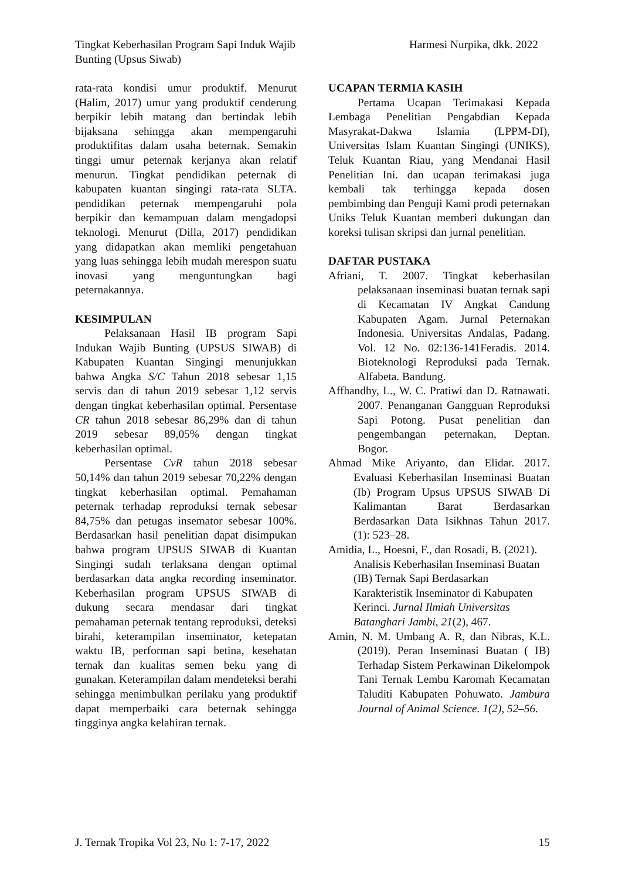Tingkat Keberhasilan Program Sapi Induk Wajib Bunting (Upsus Siwab)
Harmesi Nurpika, dkk. 2022
rata-rata kondisi umur produktif. Menurut (Halim, 2017) umur yang produktif cenderung berpikir lebih matang dan bertindak lebih bijaksana sehingga akan mempengaruhi produktifitas dalam usaha beternak. Semakin tinggi umur peternak kerjanya akan relatif menurun. Tingkat pendidikan peternak di kabupaten kuantan singingi rata-rata SLTA. pendidikan peternak mempengaruhi pola berpikir dan kemampuan dalam mengadopsi teknologi. Menurut (Dilla, 2017) pendidikan yang didapatkan akan memliki pengetahuan yang luas sehingga lebih mudah merespon suatu inovasi yang menguntungkan bagi peternakannya.
KESIMPULAN
Pelaksanaan Hasil IB program Sapi Indukan Wajib Bunting (UPSUS SIWAB) di Kabupaten Kuantan Singingi menunjukkan bahwa Angka S/C Tahun 2018 sebesar 1,15 servis dan di tahun 2019 sebesar 1,12 servis dengan tingkat keberhasilan optimal. Persentase CR tahun 2018 sebesar 86,29% dan di tahun 2019 sebesar 89,05% dengan tingkat keberhasilan optimal.
Persentase CvR tahun 2018 sebesar 50,14% dan tahun 2019 sebesar 70,22% dengan tingkat keberhasilan optimal. Pemahaman peternak terhadap reproduksi ternak sebesar 84,75% dan petugas insemator sebesar 100%. Berdasarkan hasil penelitian dapat disimpukan bahwa program UPSUS SIWAB di Kuantan Singingi sudah terlaksana dengan optimal berdasarkan data angka recording inseminator. Keberhasilan program UPSUS SIWAB di dukung secara mendasar dari tingkat pemahaman peternak tentang reproduksi, deteksi birahi, keterampilan inseminator, ketepatan waktu IB, performan sapi betina, kesehatan ternak dan kualitas semen beku yang di gunakan. Keterampilan dalam mendeteksi berahi sehingga menimbulkan perilaku yang produktif dapat memperbaiki cara beternak sehingga tingginya angka kelahiran ternak.
UCAPAN TERMIA KASIH
Pertama Ucapan Terimakasi Kepada Lembaga Penelitian Pengabdian Kepada Masyrakat-Dakwa Islamia (LPPM-DI), Universitas Islam Kuantan Singingi (UNIKS), Teluk Kuantan Riau, yang Mendanai Hasil Penelitian Ini. dan ucapan terimakasi juga kembali tak terhingga kepada dosen pembimbing dan Penguji Kami prodi peternakan Uniks Teluk Kuantan memberi dukungan dan koreksi tulisan skripsi dan jurnal penelitian.
DAFTAR PUSTAKA
Afriani, T. 2007. Tingkat keberhasilan pelaksanaan inseminasi buatan ternak sapi di Kecamatan IV Angkat Candung Kabupaten Agam. Jurnal Peternakan Indonesia. Universitas Andalas, Padang. Vol. 12 No. 02:136-141Feradis. 2014. Bioteknologi Reproduksi pada Ternak. Alfabeta. Bandung.
Affhandhy, L., W. C. Pratiwi dan D. Ratnawati. 2007. Penanganan Gangguan Reproduksi Sapi Potong. Pusat penelitian dan pengembangan peternakan, Deptan. Bogor.
Ahmad Mike Ariyanto, dan Elidar. 2017. Evaluasi Keberhasilan Inseminasi Buatan (Ib) Program Upsus UPSUS SIWAB Di Kalimantan Barat Berdasarkan Berdasarkan Data Isikhnas Tahun 2017. (1): 523–28.
Amidia, L., Hoesni, F., dan Rosadi, B. (2021). Analisis Keberhasilan Inseminasi Buatan (IB) Ternak Sapi Berdasarkan Karakteristik Inseminator di Kabupaten Kerinci. Jurnal Ilmiah Universitas Batanghari Jambi, 21(2), 467.
Amin, N. M. Umbang A. R, dan Nibras, K.L. (2019). Peran Inseminasi Buatan ( IB) Terhadap Sistem Perkawinan Dikelompok Tani Ternak Lembu Karomah Kecamatan Taluditi Kabupaten Pohuwato. Jambura Journal of Animal Science. 1(2), 52–56.
J. Ternak Tropika Vol 23, No 1: 7-17, 2022
15